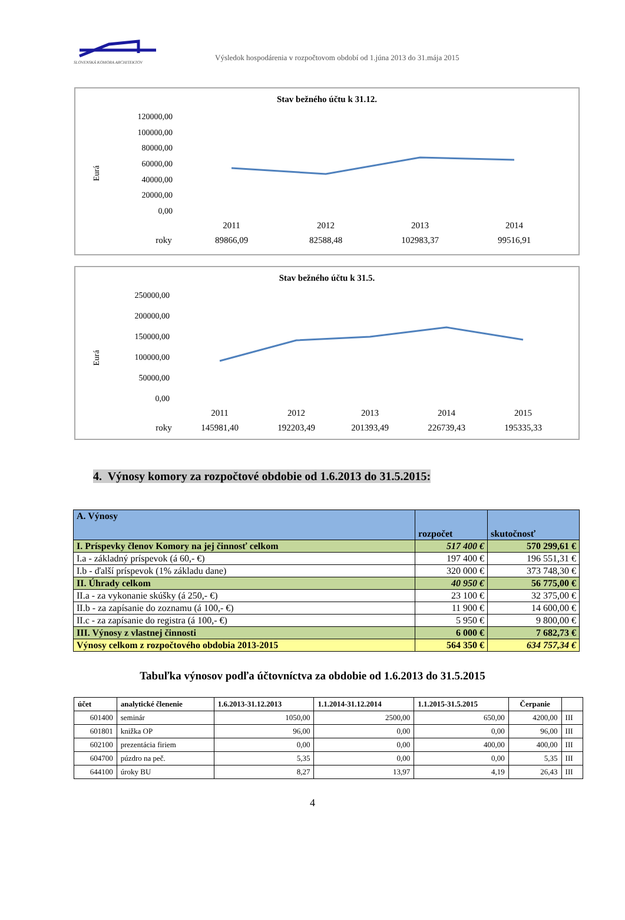SLOVENSKÁ KOMORA ARCHITEKTOV
Výsledok hospodárenia v rozpočtovom období od 1.júna 2013 do 31.mája 2015
Stav bežného účtu k 31.12.
Eurá
120000,00
100000,00
80000,00
60000,00
40000,00
20000,00
0,00
2011
2012
2013
2014
roky
89866,09
82588,48
102983,37
99516,91
Stav bežného účtu k 31.5.
Eurá
250000,00
200000,00
150000,00
100000,00
50000,00
0,00
2011
2012
2013
2014
2015
roky
145981,40
192203,49
201393,49
226739,43
195335,33
4. Výnosy komory za rozpočtové obdobie od 1.6.2013 do 31.5.2015:
| A. Výnosy | rozpočet | skutočnosť |
| I. Príspevky členov Komory na jej činnosť celkom | 517 400 € | 570 299,61 € |
| I.a - základný príspevok (á 60,- €) | 197 400 € | 196 551,31 € |
| I.b - ďalší príspevok (1% základu dane) | 320 000 € | 373 748,30 € |
| II. Úhrady celkom | 40 950 € | 56 775,00 € |
| II.a - za vykonanie skúšky (á 250,- €) | 23 100 € | 32 375,00 € |
| II.b - za zapísanie do zoznamu (á 100,- €) | 11 900 € | 14 600,00 € |
| II.c - za zapísanie do registra (á 100,- €) | 5 950 € | 9 800,00 € |
| III. Výnosy z vlastnej činnosti | 6 000 € | 7 682,73 € |
| Výnosy celkom z rozpočtového obdobia 2013-2015 | 564 350 € | 634 757,34 € |
Tabuľka výnosov podľa účtovníctva za obdobie od 1.6.2013 do 31.5.2015
| účet | analytické členenie | 1.6.2013-31.12.2013 | 1.1.2014-31.12.2014 | 1.1.2015-31.5.2015 | Čerpanie | |
| --- | --- | --- | --- | --- | --- | --- |
| 601400 | seminár | 1050,00 | 2500,00 | 650,00 | 4200,00 | III |
| 601801 | knižka OP | 96,00 | 0,00 | 0,00 | 96,00 | III |
| 602100 | prezentácia firiem | 0,00 | 0,00 | 400,00 | 400,00 | III |
| 604700 | púzdro na peč. | 5,35 | 0,00 | 0,00 | 5,35 | III |
| 644100 | úroky BU | 8,27 | 13,97 | 4,19 | 26,43 | III |
4